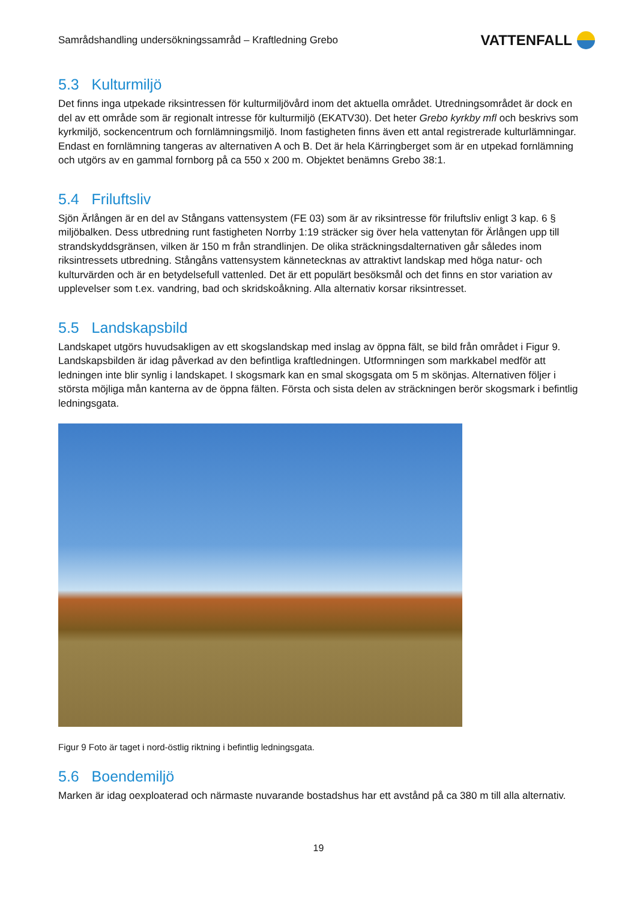Samrådshandling undersökningssamråd – Kraftledning Grebo
VATTENFALL
5.3 Kulturmiljö
Det finns inga utpekade riksintressen för kulturmiljövård inom det aktuella området. Utredningsområdet är dock en del av ett område som är regionalt intresse för kulturmiljö (EKATV30). Det heter Grebo kyrkby mfl och beskrivs som kyrkmiljö, sockencentrum och fornlämningsmiljö. Inom fastigheten finns även ett antal registrerade kulturlämningar. Endast en fornlämning tangeras av alternativen A och B. Det är hela Kärringberget som är en utpekad fornlämning och utgörs av en gammal fornborg på ca 550 x 200 m. Objektet benämns Grebo 38:1.
5.4 Friluftsliv
Sjön Ärlången är en del av Stångans vattensystem (FE 03) som är av riksintresse för friluftsliv enligt 3 kap. 6 § miljöbalken. Dess utbredning runt fastigheten Norrby 1:19 sträcker sig över hela vattenytan för Ärlången upp till strandskyddsgränsen, vilken är 150 m från strandlinjen. De olika sträckningsdalternativen går således inom riksintressets utbredning. Stångåns vattensystem kännetecknas av attraktivt landskap med höga natur- och kulturvärden och är en betydelsefull vattenled. Det är ett populärt besöksmål och det finns en stor variation av upplevelser som t.ex. vandring, bad och skridskoåkning. Alla alternativ korsar riksintresset.
5.5 Landskapsbild
Landskapet utgörs huvudsakligen av ett skogslandskap med inslag av öppna fält, se bild från området i Figur 9. Landskapsbilden är idag påverkad av den befintliga kraftledningen. Utformningen som markkabel medför att ledningen inte blir synlig i landskapet. I skogsmark kan en smal skogsgata om 5 m skönjas. Alternativen följer i största möjliga mån kanterna av de öppna fälten. Första och sista delen av sträckningen berör skogsmark i befintlig ledningsgata.
Figur 9 Foto är taget i nord-östlig riktning i befintlig ledningsgata.
5.6 Boendemiljö
Marken är idag oexploaterad och närmaste nuvarande bostadshus har ett avstånd på ca 380 m till alla alternativ.
19